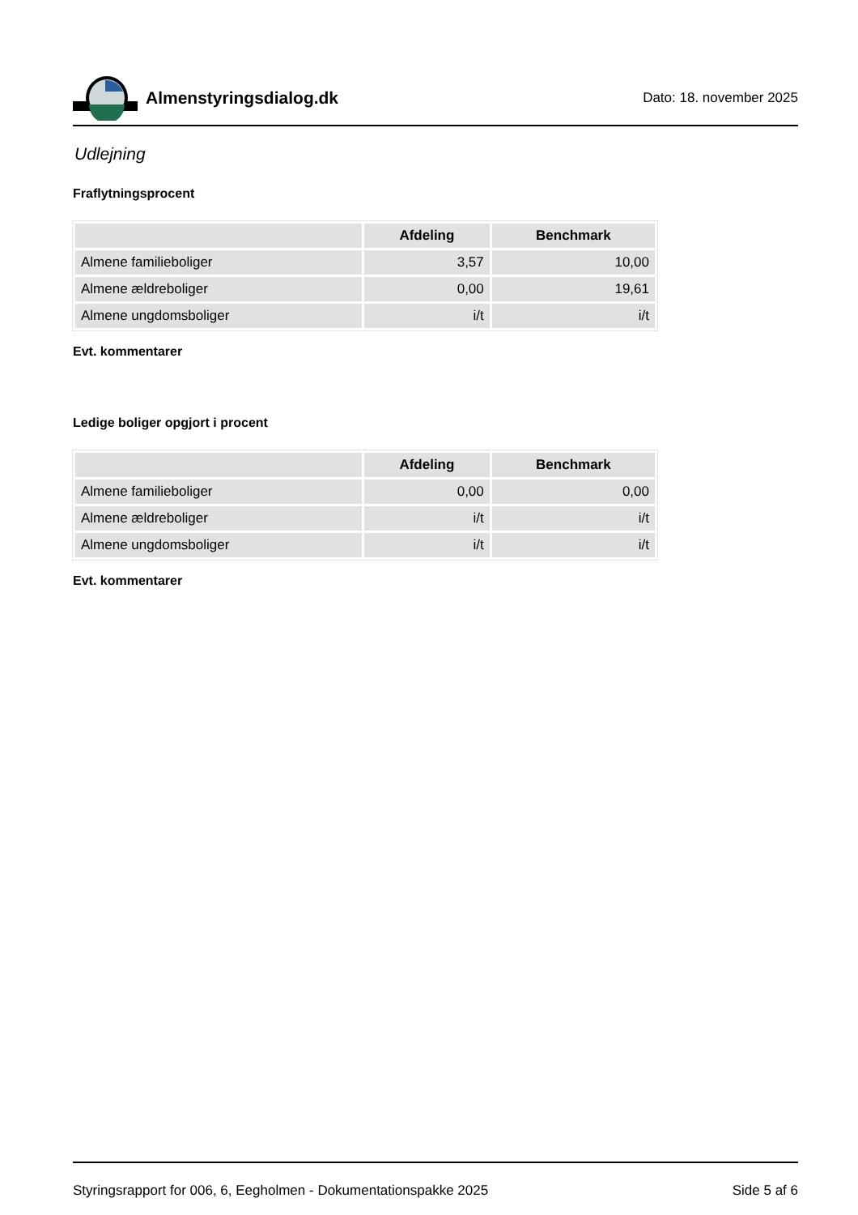Almenstyringsdialog.dk
Dato: 18. november 2025
Udlejning
Fraflytningsprocent
| | Afdeling | Benchmark |
| --- | --- | --- |
| Almene familieboliger | 3,57 | 10,00 |
| Almene ældreboliger | 0,00 | 19,61 |
| Almene ungdomsboliger | i/t | i/t |
Evt. kommentarer
Ledige boliger opgjort i procent
| | Afdeling | Benchmark |
| --- | --- | --- |
| Almene familieboliger | 0,00 | 0,00 |
| Almene ældreboliger | i/t | i/t |
| Almene ungdomsboliger | i/t | i/t |
Evt. kommentarer
Styringsrapport for 006, 6, Eegholmen - Dokumentationspakke 2025 Side 5 af 6